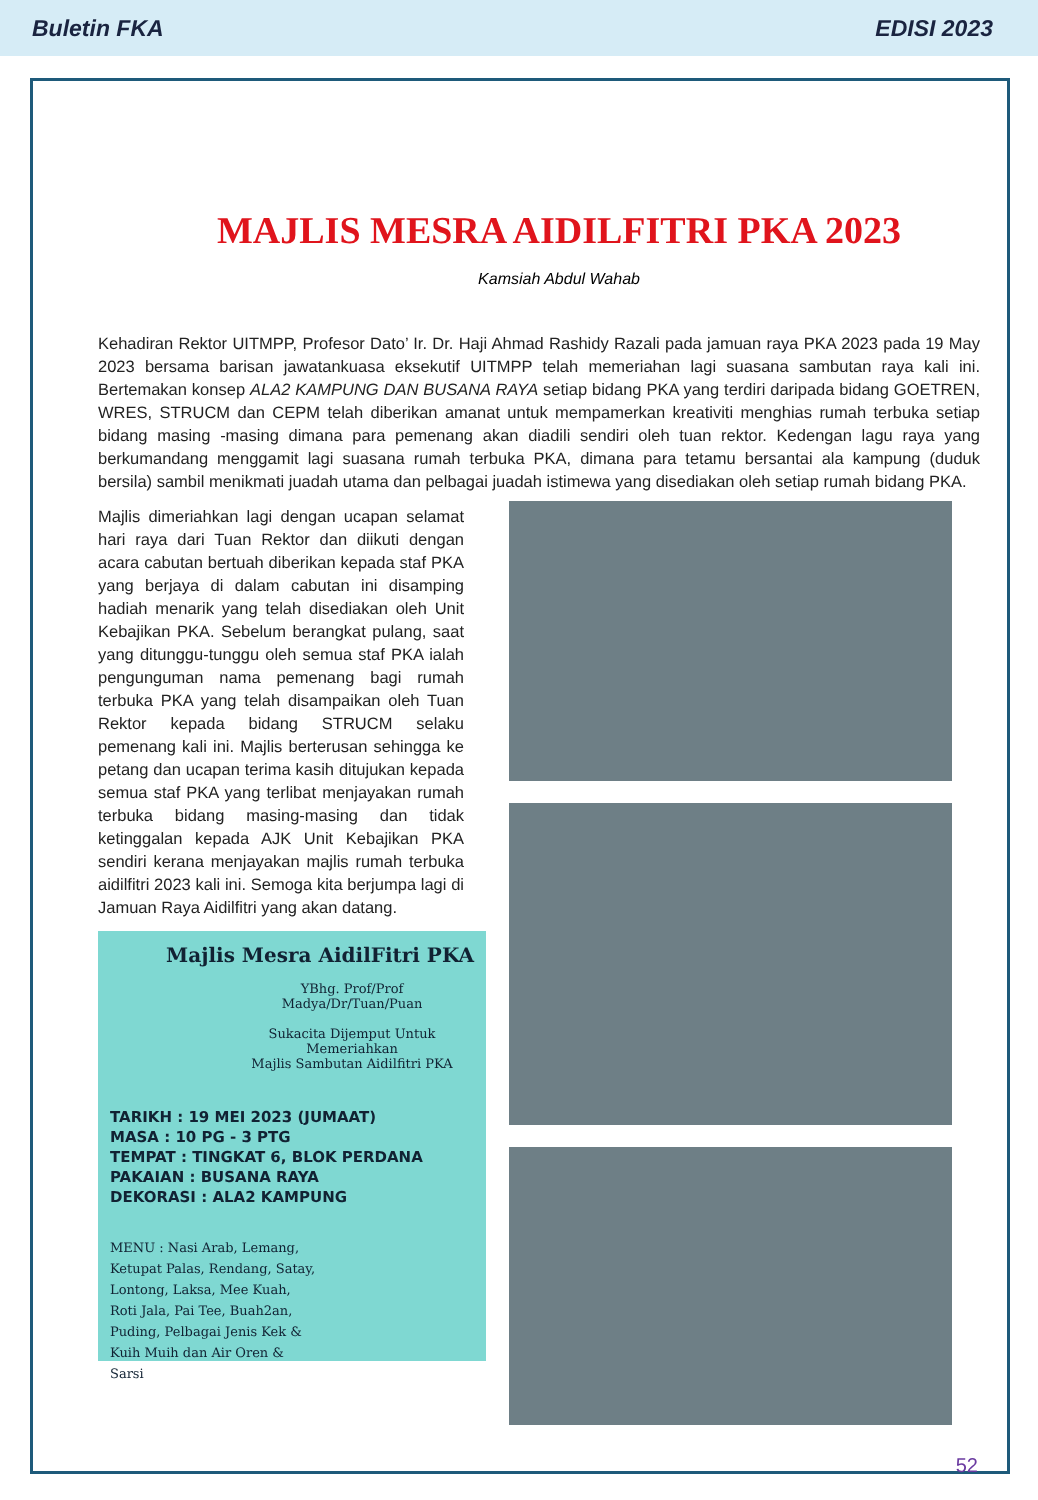Buletin FKA EDISI 2023
MAJLIS MESRA AIDILFITRI PKA 2023
Kamsiah Abdul Wahab
Kehadiran Rektor UITMPP, Profesor Dato’ Ir. Dr. Haji Ahmad Rashidy Razali pada jamuan raya PKA 2023 pada 19 May 2023 bersama barisan jawatankuasa eksekutif UITMPP telah memeriahan lagi suasana sambutan raya kali ini. Bertemakan konsep ALA2 KAMPUNG DAN BUSANA RAYA setiap bidang PKA yang terdiri daripada bidang GOETREN, WRES, STRUCM dan CEPM telah diberikan amanat untuk mempamerkan kreativiti menghias rumah terbuka setiap bidang masing -masing dimana para pemenang akan diadili sendiri oleh tuan rektor. Kedengan lagu raya yang berkumandang menggamit lagi suasana rumah terbuka PKA, dimana para tetamu bersantai ala kampung (duduk bersila) sambil menikmati juadah utama dan pelbagai juadah istimewa yang disediakan oleh setiap rumah bidang PKA.
Majlis dimeriahkan lagi dengan ucapan selamat hari raya dari Tuan Rektor dan diikuti dengan acara cabutan bertuah diberikan kepada staf PKA yang berjaya di dalam cabutan ini disamping hadiah menarik yang telah disediakan oleh Unit Kebajikan PKA. Sebelum berangkat pulang, saat yang ditunggu-tunggu oleh semua staf PKA ialah pengunguman nama pemenang bagi rumah terbuka PKA yang telah disampaikan oleh Tuan Rektor kepada bidang STRUCM selaku pemenang kali ini. Majlis berterusan sehingga ke petang dan ucapan terima kasih ditujukan kepada semua staf PKA yang terlibat menjayakan rumah terbuka bidang masing-masing dan tidak ketinggalan kepada AJK Unit Kebajikan PKA sendiri kerana menjayakan majlis rumah terbuka aidilfitri 2023 kali ini. Semoga kita berjumpa lagi di Jamuan Raya Aidilfitri yang akan datang.
Majlis Mesra AidilFitri PKA
YBhg. Prof/Prof Madya/Dr/Tuan/Puan
Sukacita Dijemput Untuk Memeriahkan
Majlis Sambutan Aidilfitri PKA
TARIKH : 19 MEI 2023 (JUMAAT)
MASA : 10 PG - 3 PTG
TEMPAT : TINGKAT 6, BLOK PERDANA
PAKAIAN : BUSANA RAYA
DEKORASI : ALA2 KAMPUNG
MENU : Nasi Arab, Lemang, Ketupat Palas, Rendang, Satay, Lontong, Laksa, Mee Kuah, Roti Jala, Pai Tee, Buah2an, Puding, Pelbagai Jenis Kek & Kuih Muih dan Air Oren & Sarsi
52